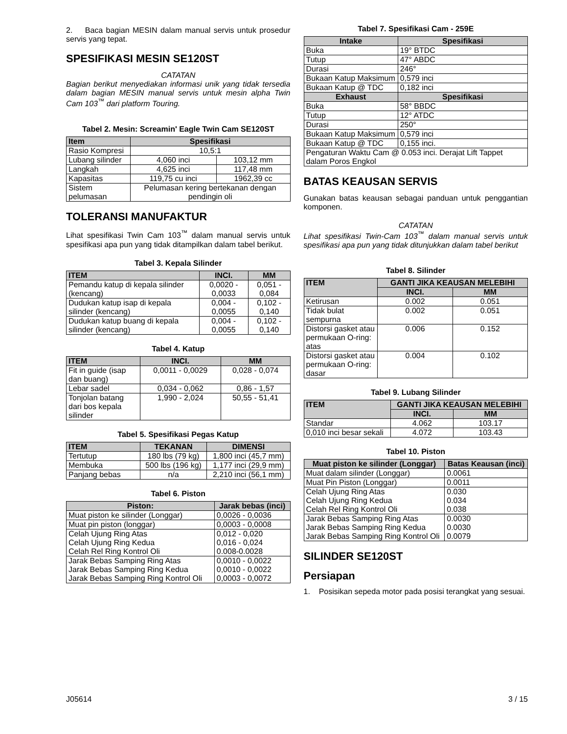2. Baca bagian MESIN dalam manual servis untuk prosedur servis yang tepat.
SPESIFIKASI MESIN SE120ST
CATATAN
Bagian berikut menyediakan informasi unik yang tidak tersedia dalam bagian MESIN manual servis untuk mesin alpha Twin Cam 103<sup>™</sup> dari platform Touring.
Tabel 2. Mesin: Screamin' Eagle Twin Cam SE120ST
| Item | Spesifikasi | |
| --- | --- | --- |
| Rasio Kompresi | 10,5:1 | |
| Lubang silinder | 4,060 inci | 103,12 mm |
| Langkah | 4,625 inci | 117,48 mm |
| Kapasitas | 119,75 cu inci | 1962,39 cc |
| Sistem pelumasan | Pelumasan kering bertekanan dengan pendingin oli | |
TOLERANSI MANUFAKTUR
Lihat spesifikasi Twin Cam 103<sup>™</sup> dalam manual servis untuk spesifikasi apa pun yang tidak ditampilkan dalam tabel berikut.
Tabel 3. Kepala Silinder
| ITEM | INCI. | MM |
| --- | --- | --- |
| Pemandu katup di kepala silinder (kencang) | 0,0020 - 0,0033 | 0,051 - 0,084 |
| Dudukan katup isap di kepala silinder (kencang) | 0,004 - 0,0055 | 0,102 - 0,140 |
| Dudukan katup buang di kepala silinder (kencang) | 0,004 - 0,0055 | 0,102 - 0,140 |
Tabel 4. Katup
| ITEM | INCI. | MM |
| --- | --- | --- |
| Fit in guide (isap dan buang) | 0,0011 - 0,0029 | 0,028 - 0,074 |
| Lebar sadel | 0,034 - 0,062 | 0,86 - 1,57 |
| Tonjolan batang dari bos kepala silinder | 1,990 - 2,024 | 50,55 - 51,41 |
Tabel 5. Spesifikasi Pegas Katup
| ITEM | TEKANAN | DIMENSI |
| --- | --- | --- |
| Tertutup | 180 lbs (79 kg) | 1,800 inci (45,7 mm) |
| Membuka | 500 lbs (196 kg) | 1,177 inci (29,9 mm) |
| Panjang bebas | n/a | 2,210 inci (56,1 mm) |
Tabel 6. Piston
| Piston: | Jarak bebas (inci) |
| --- | --- |
| Muat piston ke silinder (Longgar) | 0,0026 - 0,0036 |
| Muat pin piston (longgar) | 0,0003 - 0,0008 |
| Celah Ujung Ring Atas Celah Ujung Ring Kedua Celah Rel Ring Kontrol Oli | 0,012 - 0,020 0,016 - 0,024 0.008-0.0028 |
| Jarak Bebas Samping Ring Atas Jarak Bebas Samping Ring Kedua Jarak Bebas Samping Ring Kontrol Oli | 0,0010 - 0,0022 0,0010 - 0,0022 0,0003 - 0,0072 |
Tabel 7. Spesifikasi Cam - 259E
| Intake | Spesifikasi |
| --- | --- |
| Buka | 19° BTDC |
| Tutup | 47° ABDC |
| Durasi | 246° |
| Bukaan Katup Maksimum | 0,579 inci |
| Bukaan Katup @ TDC | 0,182 inci |
| Exhaust | Spesifikasi |
| Buka | 58° BBDC |
| Tutup | 12° ATDC |
| Durasi | 250° |
| Bukaan Katup Maksimum | 0,579 inci |
| Bukaan Katup @ TDC | 0,155 inci. |
| Pengaturan Waktu Cam @ 0.053 inci. Derajat Lift Tappet dalam Poros Engkol | |
BATAS KEAUSAN SERVIS
Gunakan batas keausan sebagai panduan untuk penggantian komponen.
CATATAN
Lihat spesifikasi Twin-Cam 103<sup>™</sup> dalam manual servis untuk spesifikasi apa pun yang tidak ditunjukkan dalam tabel berikut
Tabel 8. Silinder
| ITEM | GANTI JIKA KEAUSAN MELEBIHI | |
| --- | --- | --- |
| | INCI. | MM |
| Ketirusan | 0.002 | 0.051 |
| Tidak bulat sempurna | 0.002 | 0.051 |
| Distorsi gasket atau permukaan O-ring: atas | 0.006 | 0.152 |
| Distorsi gasket atau permukaan O-ring: dasar | 0.004 | 0.102 |
Tabel 9. Lubang Silinder
| ITEM | GANTI JIKA KEAUSAN MELEBIHI | |
| --- | --- | --- |
| | INCI. | MM |
| Standar | 4.062 | 103.17 |
| 0,010 inci besar sekali | 4.072 | 103.43 |
Tabel 10. Piston
| Muat piston ke silinder (Longgar) | Batas Keausan (inci) |
| --- | --- |
| Muat dalam silinder (Longgar) | 0.0061 |
| Muat Pin Piston (Longgar) | 0.0011 |
| Celah Ujung Ring Atas Celah Ujung Ring Kedua Celah Rel Ring Kontrol Oli | 0.030 0.034 0.038 |
| Jarak Bebas Samping Ring Atas Jarak Bebas Samping Ring Kedua Jarak Bebas Samping Ring Kontrol Oli | 0.0030 0.0030 0.0079 |
SILINDER SE120ST
Persiapan
1. Posisikan sepeda motor pada posisi terangkat yang sesuai.
J05614 3 / 15